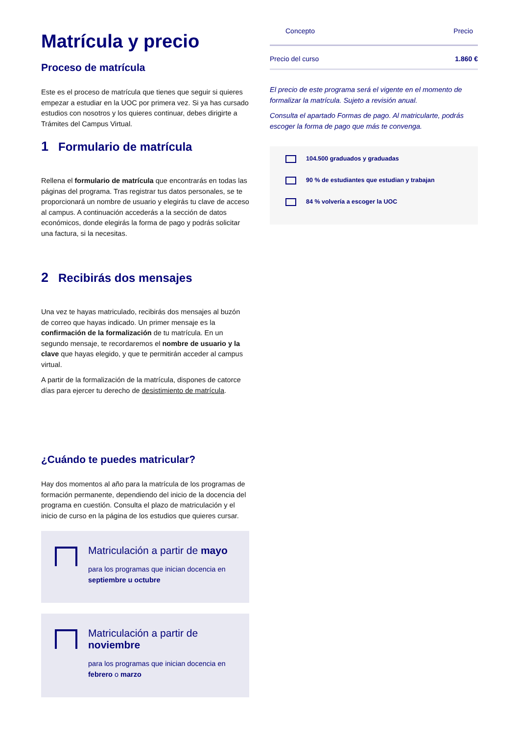Matrícula y precio
Proceso de matrícula
Este es el proceso de matrícula que tienes que seguir si quieres empezar a estudiar en la UOC por primera vez. Si ya has cursado estudios con nosotros y los quieres continuar, debes dirigirte a Trámites del Campus Virtual.
1 Formulario de matrícula
Rellena el formulario de matrícula que encontrarás en todas las páginas del programa. Tras registrar tus datos personales, se te proporcionará un nombre de usuario y elegirás tu clave de acceso al campus. A continuación accederás a la sección de datos económicos, donde elegirás la forma de pago y podrás solicitar una factura, si la necesitas.
2 Recibirás dos mensajes
Una vez te hayas matriculado, recibirás dos mensajes al buzón de correo que hayas indicado. Un primer mensaje es la confirmación de la formalización de tu matrícula. En un segundo mensaje, te recordaremos el nombre de usuario y la clave que hayas elegido, y que te permitirán acceder al campus virtual.
A partir de la formalización de la matrícula, dispones de catorce días para ejercer tu derecho de desistimiento de matrícula.
¿Cuándo te puedes matricular?
Hay dos momentos al año para la matrícula de los programas de formación permanente, dependiendo del inicio de la docencia del programa en cuestión. Consulta el plazo de matriculación y el inicio de curso en la página de los estudios que quieres cursar.
Matriculación a partir de mayo
para los programas que inician docencia en septiembre u octubre
Matriculación a partir de noviembre
para los programas que inician docencia en febrero o marzo
| Concepto | Precio |
| --- | --- |
| Precio del curso | 1.860 € |
El precio de este programa será el vigente en el momento de formalizar la matrícula. Sujeto a revisión anual.
Consulta el apartado Formas de pago. Al matricularte, podrás escoger la forma de pago que más te convenga.
104.500 graduados y graduadas
90 % de estudiantes que estudian y trabajan
84 % volvería a escoger la UOC